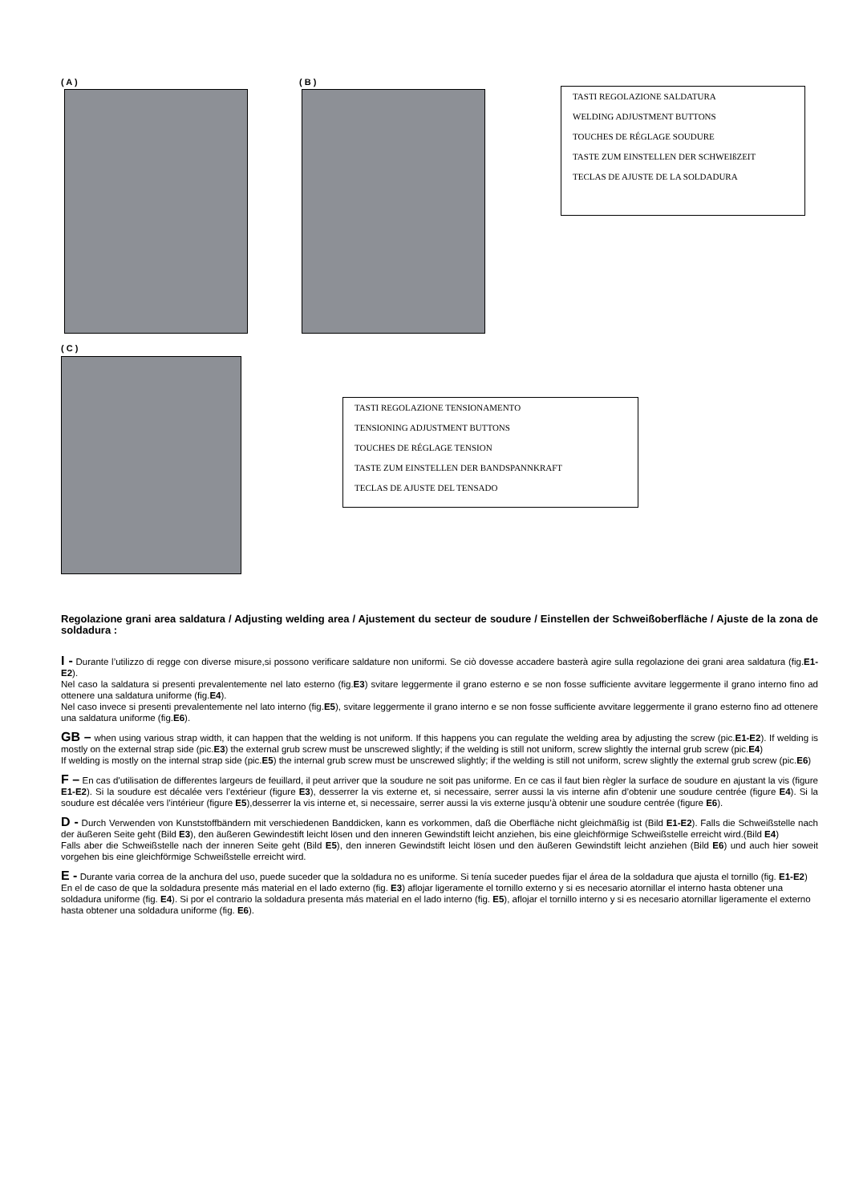( A ) ( B )
TASTI REGOLAZIONE SALDATURA
WELDING ADJUSTMENT BUTTONS
TOUCHES DE RÉGLAGE SOUDURE
TASTE ZUM EINSTELLEN DER SCHWEIßZEIT
TECLAS DE AJUSTE DE LA SOLDADURA
( C )
TASTI REGOLAZIONE TENSIONAMENTO
TENSIONING ADJUSTMENT BUTTONS
TOUCHES DE RÉGLAGE TENSION
TASTE ZUM EINSTELLEN DER BANDSPANNKRAFT
TECLAS DE AJUSTE DEL TENSADO
Regolazione grani area saldatura / Adjusting welding area / Ajustement du secteur de soudure / Einstellen der Schweißoberfläche / Ajuste de la zona de soldadura :
I - Durante l’utilizzo di regge con diverse misure,si possono verificare saldature non uniformi. Se ciò dovesse accadere basterà agire sulla regolazione dei grani area saldatura (fig.E1-E2).
Nel caso la saldatura si presenti prevalentemente nel lato esterno (fig.E3) svitare leggermente il grano esterno e se non fosse sufficiente avvitare leggermente il grano interno fino ad ottenere una saldatura uniforme (fig.E4).
Nel caso invece si presenti prevalentemente nel lato interno (fig.E5), svitare leggermente il grano interno e se non fosse sufficiente avvitare leggermente il grano esterno fino ad ottenere una saldatura uniforme (fig.E6).
GB – when using various strap width, it can happen that the welding is not uniform. If this happens you can regulate the welding area by adjusting the screw (pic.E1-E2). If welding is mostly on the external strap side (pic.E3) the external grub screw must be unscrewed slightly; if the welding is still not uniform, screw slightly the internal grub screw (pic.E4)
If welding is mostly on the internal strap side (pic.E5) the internal grub screw must be unscrewed slightly; if the welding is still not uniform, screw slightly the external grub screw (pic.E6)
F – En cas d'utilisation de differentes largeurs de feuillard, il peut arriver que la soudure ne soit pas uniforme. En ce cas il faut bien règler la surface de soudure en ajustant la vis (figure E1-E2). Si la soudure est décalée vers l’extérieur (figure E3), desserrer la vis externe et, si necessaire, serrer aussi la vis interne afin d’obtenir une soudure centrée (figure E4). Si la soudure est décalée vers l’intérieur (figure E5),desserrer la vis interne et, si necessaire, serrer aussi la vis externe jusqu’à obtenir une soudure centrée (figure E6).
D - Durch Verwenden von Kunststoffbändern mit verschiedenen Banddicken, kann es vorkommen, daß die Oberfläche nicht gleichmäßig ist (Bild E1-E2). Falls die Schweißstelle nach der äußeren Seite geht (Bild E3), den äußeren Gewindestift leicht lösen und den inneren Gewindstift leicht anziehen, bis eine gleichförmige Schweißstelle erreicht wird.(Bild E4)
Falls aber die Schweißstelle nach der inneren Seite geht (Bild E5), den inneren Gewindstift leicht lösen und den äußeren Gewindstift leicht anziehen (Bild E6) und auch hier soweit vorgehen bis eine gleichförmige Schweißstelle erreicht wird.
E - Durante varia correa de la anchura del uso, puede suceder que la soldadura no es uniforme. Si tenía suceder puedes fijar el área de la soldadura que ajusta el tornillo (fig. E1-E2)
En el de caso de que la soldadura presente más material en el lado externo (fig. E3) aflojar ligeramente el tornillo externo y si es necesario atornillar el interno hasta obtener una soldadura uniforme (fig. E4). Si por el contrario la soldadura presenta más material en el lado interno (fig. E5), aflojar el tornillo interno y si es necesario atornillar ligeramente el externo hasta obtener una soldadura uniforme (fig. E6).